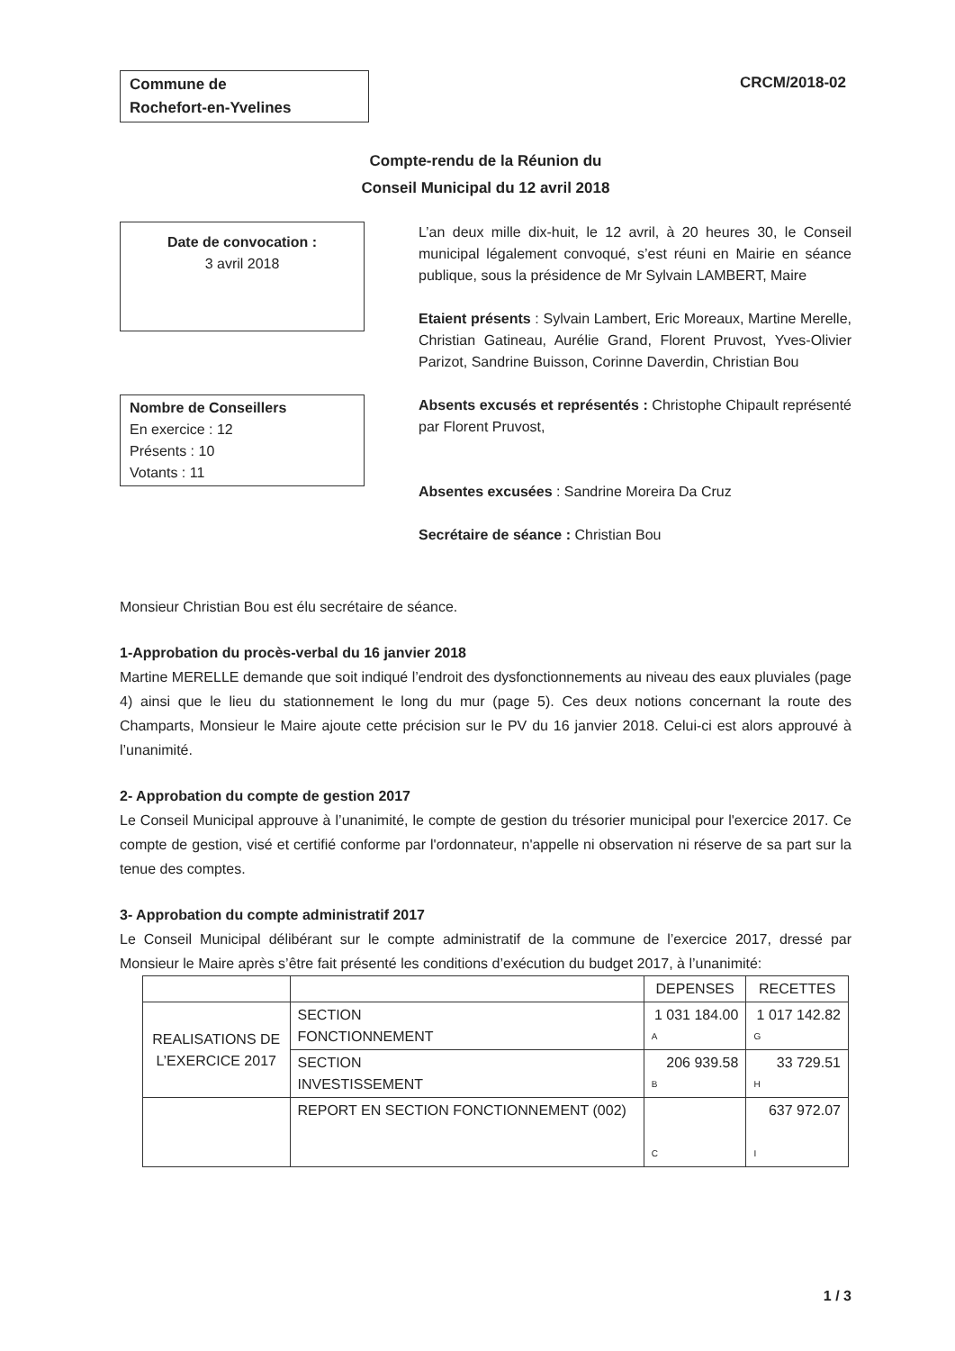Commune de
Rochefort-en-Yvelines
CRCM/2018-02
Compte-rendu de la Réunion du
Conseil Municipal du 12 avril 2018
Date de convocation :
3 avril 2018
L’an deux mille dix-huit, le 12 avril, à 20 heures 30, le Conseil municipal légalement convoqué, s’est réuni en Mairie en séance publique, sous la présidence de Mr Sylvain LAMBERT, Maire
Etaient présents : Sylvain Lambert, Eric Moreaux, Martine Merelle, Christian Gatineau, Aurélie Grand, Florent Pruvost, Yves-Olivier Parizot, Sandrine Buisson, Corinne Daverdin, Christian Bou
Nombre de Conseillers
En exercice : 12
Présents : 10
Votants : 11
Absents excusés et représentés : Christophe Chipault représenté par Florent Pruvost,
Absentes excusées : Sandrine Moreira Da Cruz
Secrétaire de séance : Christian Bou
Monsieur Christian Bou est élu secrétaire de séance.
1-Approbation du procès-verbal du 16 janvier 2018
Martine MERELLE demande que soit indiqué l’endroit des dysfonctionnements au niveau des eaux pluviales (page 4) ainsi que le lieu du stationnement le long du mur (page 5). Ces deux notions concernant la route des Champarts, Monsieur le Maire ajoute cette précision sur le PV du 16 janvier 2018. Celui-ci est alors approuvé à l’unanimité.
2- Approbation du compte de gestion 2017
Le Conseil Municipal approuve à l’unanimité, le compte de gestion du trésorier municipal pour l'exercice 2017. Ce compte de gestion, visé et certifié conforme par l'ordonnateur, n'appelle ni observation ni réserve de sa part sur la tenue des comptes.
3- Approbation du compte administratif 2017
Le Conseil Municipal délibérant sur le compte administratif de la commune de l’exercice 2017, dressé par Monsieur le Maire après s’être fait présenté les conditions d’exécution du budget 2017, à l’unanimité:
| | | DEPENSES | RECETTES |
| REALISATIONS DE L’EXERCICE 2017 | SECTION FONCTIONNEMENT | 1 031 184.00 A | 1 017 142.82 G |
| | SECTION INVESTISSEMENT | 206 939.58 B | 33 729.51 H |
| | REPORT EN SECTION FONCTIONNEMENT (002) | C | 637 972.07 I |
1 / 3